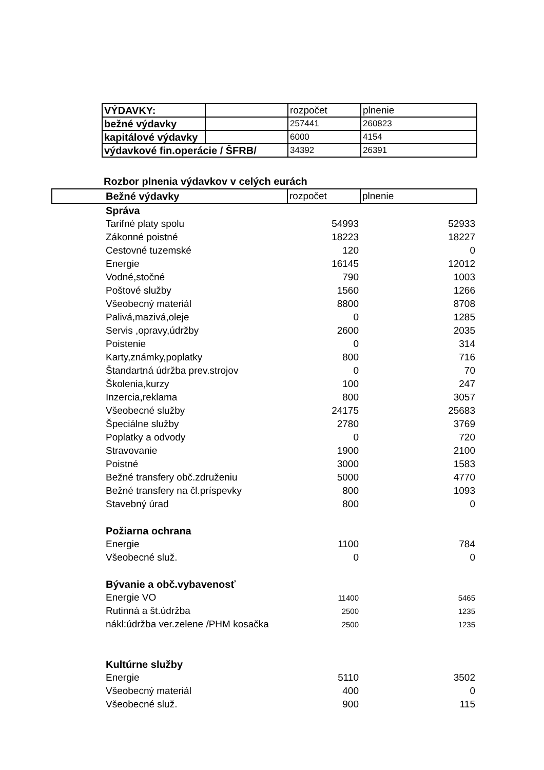| VÝDAVKY: | | rozpočet | plnenie |
| bežné výdavky | | 257441 | 260823 |
| kapitálové výdavky | | 6000 | 4154 |
| výdavkové fin.operácie / ŠFRB/ | | 34392 | 26391 |
Rozbor plnenia výdavkov v celých eurách
| | Bežné výdavky | rozpočet | plnenie |
| | Správa | | |
| | Tarifné platy spolu | 54993 | 52933 |
| | Zákonné poistné | 18223 | 18227 |
| | Cestovné tuzemské | 120 | 0 |
| | Energie | 16145 | 12012 |
| | Vodné,stočné | 790 | 1003 |
| | Poštové služby | 1560 | 1266 |
| | Všeobecný materiál | 8800 | 8708 |
| | Palivá,mazivá,oleje | 0 | 1285 |
| | Servis ,opravy,údržby | 2600 | 2035 |
| | Poistenie | 0 | 314 |
| | Karty,známky,poplatky | 800 | 716 |
| | Štandartná údržba prev.strojov | 0 | 70 |
| | Školenia,kurzy | 100 | 247 |
| | Inzercia,reklama | 800 | 3057 |
| | Všeobecné služby | 24175 | 25683 |
| | Špeciálne služby | 2780 | 3769 |
| | Poplatky a odvody | 0 | 720 |
| | Stravovanie | 1900 | 2100 |
| | Poistné | 3000 | 1583 |
| | Bežné transfery obč.združeniu | 5000 | 4770 |
| | Bežné transfery na čl.príspevky | 800 | 1093 |
| | Stavebný úrad | 800 | 0 |
| | Požiarna ochrana | | |
| | Energie | 1100 | 784 |
| | Všeobecné služ. | 0 | 0 |
| | Bývanie a obč.vybavenosť | | |
| | Energie VO | 11400 | 5465 |
| | Rutinná a št.údržba | 2500 | 1235 |
| | nákl:údržba ver.zelene /PHM kosačka | 2500 | 1235 |
| | Kultúrne služby | | |
| | Energie | 5110 | 3502 |
| | Všeobecný materiál | 400 | 0 |
| | Všeobecné služ. | 900 | 115 |